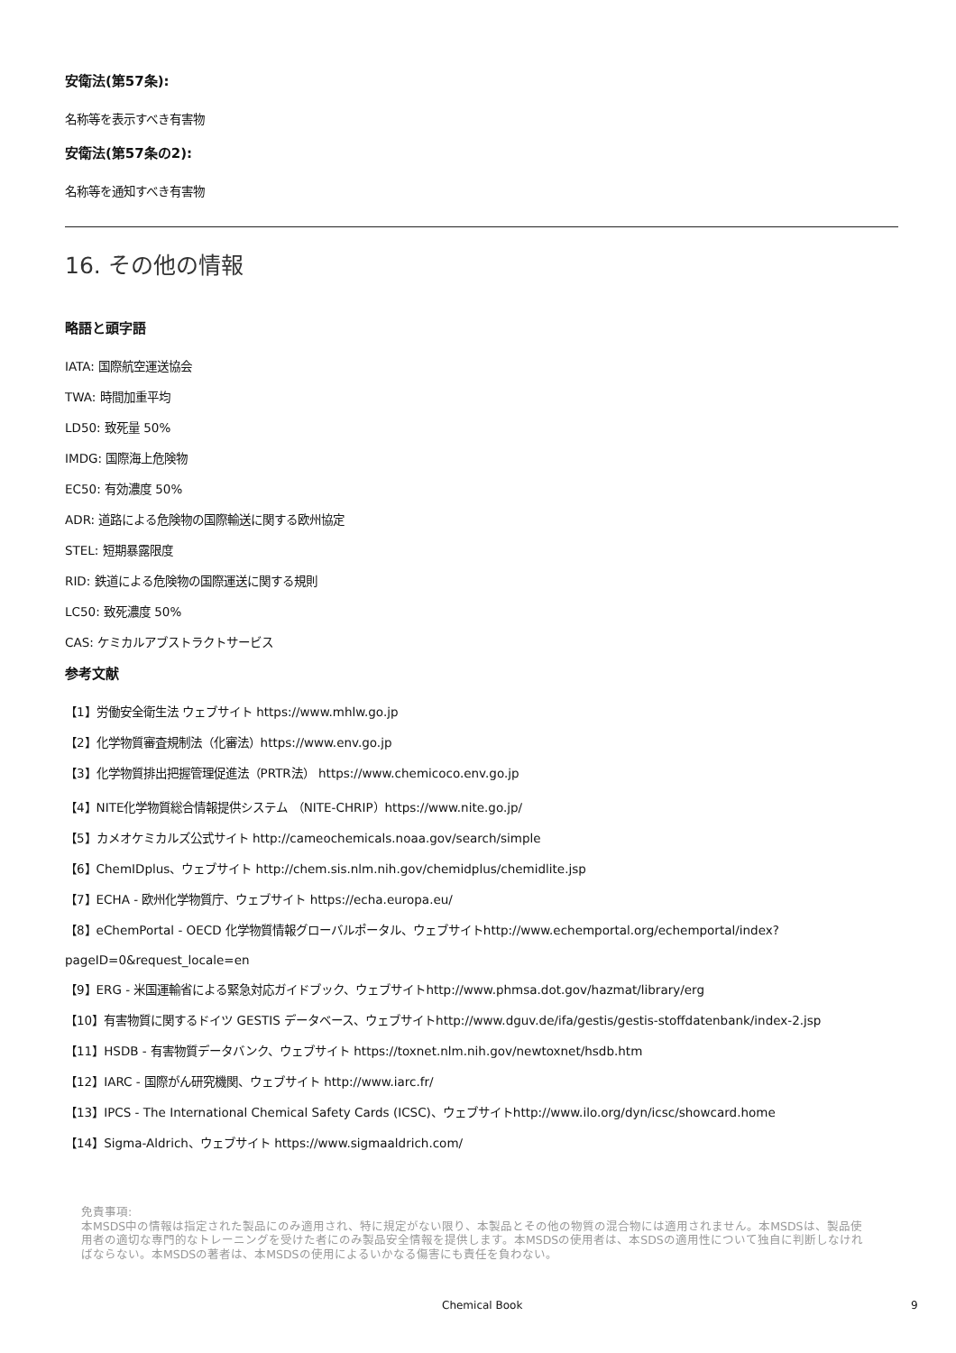安衛法(第57条):
名称等を表示すべき有害物
安衛法(第57条の2):
名称等を通知すべき有害物
16. その他の情報
略語と頭字語
IATA: 国際航空運送協会
TWA: 時間加重平均
LD50: 致死量 50%
IMDG: 国際海上危険物
EC50: 有効濃度 50%
ADR: 道路による危険物の国際輸送に関する欧州協定
STEL: 短期暴露限度
RID: 鉄道による危険物の国際運送に関する規則
LC50: 致死濃度 50%
CAS: ケミカルアブストラクトサービス
参考文献
【1】労働安全衛生法 ウェブサイト https://www.mhlw.go.jp
【2】化学物質審査規制法（化審法）https://www.env.go.jp
【3】化学物質排出把握管理促進法（PRTR法） https://www.chemicoco.env.go.jp
【4】NITE化学物質総合情報提供システム （NITE-CHRIP）https://www.nite.go.jp/
【5】カメオケミカルズ公式サイト http://cameochemicals.noaa.gov/search/simple
【6】ChemIDplus、ウェブサイト http://chem.sis.nlm.nih.gov/chemidplus/chemidlite.jsp
【7】ECHA - 欧州化学物質庁、ウェブサイト https://echa.europa.eu/
【8】eChemPortal - OECD 化学物質情報グローバルポータル、ウェブサイトhttp://www.echemportal.org/echemportal/index?
pageID=0&request_locale=en
【9】ERG - 米国運輸省による緊急対応ガイドブック、ウェブサイトhttp://www.phmsa.dot.gov/hazmat/library/erg
【10】有害物質に関するドイツ GESTIS データベース、ウェブサイトhttp://www.dguv.de/ifa/gestis/gestis-stoffdatenbank/index-2.jsp
【11】HSDB - 有害物質データバンク、ウェブサイト https://toxnet.nlm.nih.gov/newtoxnet/hsdb.htm
【12】IARC - 国際がん研究機関、ウェブサイト http://www.iarc.fr/
【13】IPCS - The International Chemical Safety Cards (ICSC)、ウェブサイトhttp://www.ilo.org/dyn/icsc/showcard.home
【14】Sigma-Aldrich、ウェブサイト https://www.sigmaaldrich.com/
免責事項:
本MSDS中の情報は指定された製品にのみ適用され、特に規定がない限り、本製品とその他の物質の混合物には適用されません。本MSDSは、製品使用者の適切な専門的なトレーニングを受けた者にのみ製品安全情報を提供します。本MSDSの使用者は、本SDSの適用性について独自に判断しなければならない。本MSDSの著者は、本MSDSの使用によるいかなる傷害にも責任を負わない。
Chemical Book 9